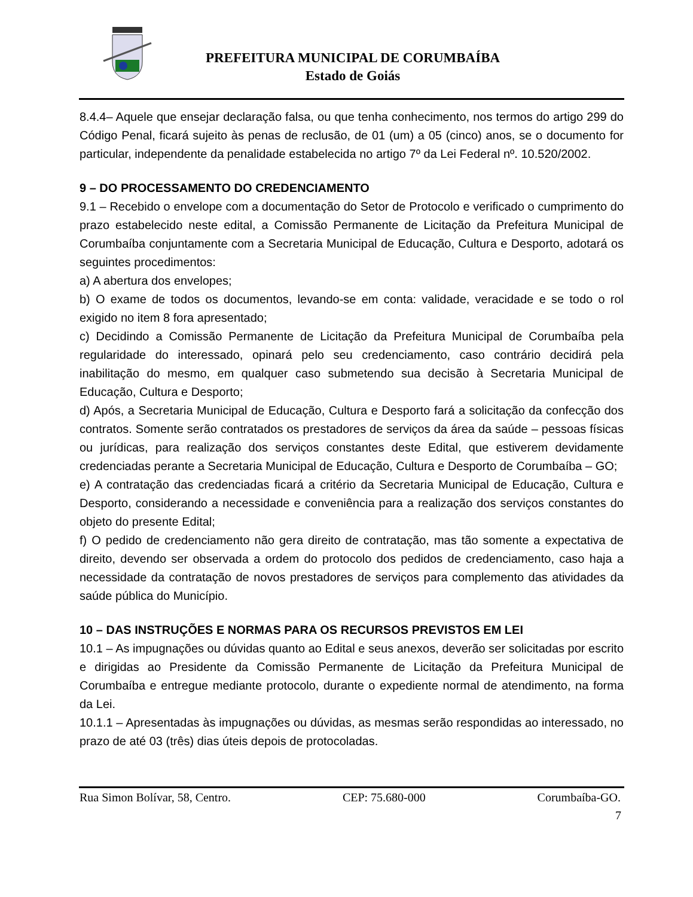PREFEITURA MUNICIPAL DE CORUMBAÍBA
Estado de Goiás
8.4.4– Aquele que ensejar declaração falsa, ou que tenha conhecimento, nos termos do artigo 299 do Código Penal, ficará sujeito às penas de reclusão, de 01 (um) a 05 (cinco) anos, se o documento for particular, independente da penalidade estabelecida no artigo 7º da Lei Federal nº. 10.520/2002.
9 – DO PROCESSAMENTO DO CREDENCIAMENTO
9.1 – Recebido o envelope com a documentação do Setor de Protocolo e verificado o cumprimento do prazo estabelecido neste edital, a Comissão Permanente de Licitação da Prefeitura Municipal de Corumbaíba conjuntamente com a Secretaria Municipal de Educação, Cultura e Desporto, adotará os seguintes procedimentos:
a) A abertura dos envelopes;
b) O exame de todos os documentos, levando-se em conta: validade, veracidade e se todo o rol exigido no item 8 fora apresentado;
c) Decidindo a Comissão Permanente de Licitação da Prefeitura Municipal de Corumbaíba pela regularidade do interessado, opinará pelo seu credenciamento, caso contrário decidirá pela inabilitação do mesmo, em qualquer caso submetendo sua decisão à Secretaria Municipal de Educação, Cultura e Desporto;
d) Após, a Secretaria Municipal de Educação, Cultura e Desporto fará a solicitação da confecção dos contratos. Somente serão contratados os prestadores de serviços da área da saúde – pessoas físicas ou jurídicas, para realização dos serviços constantes deste Edital, que estiverem devidamente credenciadas perante a Secretaria Municipal de Educação, Cultura e Desporto de Corumbaíba – GO;
e) A contratação das credenciadas ficará a critério da Secretaria Municipal de Educação, Cultura e Desporto, considerando a necessidade e conveniência para a realização dos serviços constantes do objeto do presente Edital;
f) O pedido de credenciamento não gera direito de contratação, mas tão somente a expectativa de direito, devendo ser observada a ordem do protocolo dos pedidos de credenciamento, caso haja a necessidade da contratação de novos prestadores de serviços para complemento das atividades da saúde pública do Município.
10 – DAS INSTRUÇÕES E NORMAS PARA OS RECURSOS PREVISTOS EM LEI
10.1 – As impugnações ou dúvidas quanto ao Edital e seus anexos, deverão ser solicitadas por escrito e dirigidas ao Presidente da Comissão Permanente de Licitação da Prefeitura Municipal de Corumbaíba e entregue mediante protocolo, durante o expediente normal de atendimento, na forma da Lei.
10.1.1 – Apresentadas às impugnações ou dúvidas, as mesmas serão respondidas ao interessado, no prazo de até 03 (três) dias úteis depois de protocoladas.
Rua Simon Bolívar, 58, Centro. CEP: 75.680-000 Corumbaíba-GO.
7